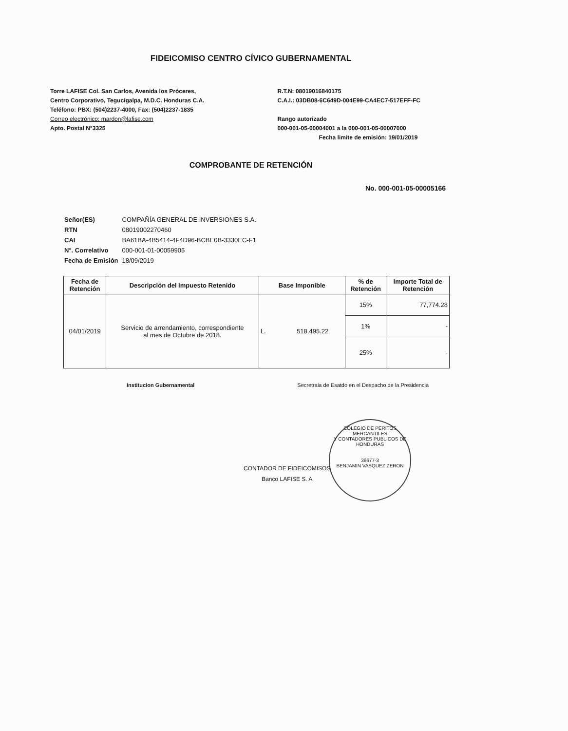FIDEICOMISO CENTRO CÍVICO GUBERNAMENTAL
Torre LAFISE Col. San Carlos, Avenida los Próceres,
Centro Corporativo, Tegucigalpa, M.D.C. Honduras C.A.
Teléfono: PBX: (504)2237-4000, Fax: (504)2237-1835
Correo electrónico: mardon@lafise.com
Apto. Postal N°3325
R.T.N: 08019016840175
C.A.I.: 03DB08-6C649D-004E99-CA4EC7-517EFF-FC
Rango autorizado
000-001-05-00004001 a la 000-001-05-00007000
Fecha limite de emisión: 19/01/2019
COMPROBANTE DE RETENCIÓN
No. 000-001-05-00005166
| Señor(ES) | COMPAÑÍA GENERAL DE INVERSIONES S.A. |
| RTN | 08019002270460 |
| CAI | BA61BA-4B5414-4F4D96-BCBE0B-3330EC-F1 |
| N°. Correlativo | 000-001-01-00059905 |
| Fecha de Emisión | 18/09/2019 |
| Fecha de Retención | Descripción del Impuesto Retenido | Base Imponible | % de Retención | Importe Total de Retención |
| --- | --- | --- | --- | --- |
| 04/01/2019 | Servicio de arrendamiento, correspondiente al mes de Octubre de 2018. | L. 518,495.22 | 15% | 77,774.28 |
| | | | 1% | - |
| | | | 25% | - |
Institucion Gubernamental Secretraia de Esatdo en el Despacho de la Presidencia
COLEGIO DE PERITOS MERCANTILES
Y CONTADORES PUBLICOS DE HONDURAS
36677-3
BENJAMIN VASQUEZ ZERON
CONTADOR DE FIDEICOMISOS
Banco LAFISE S. A